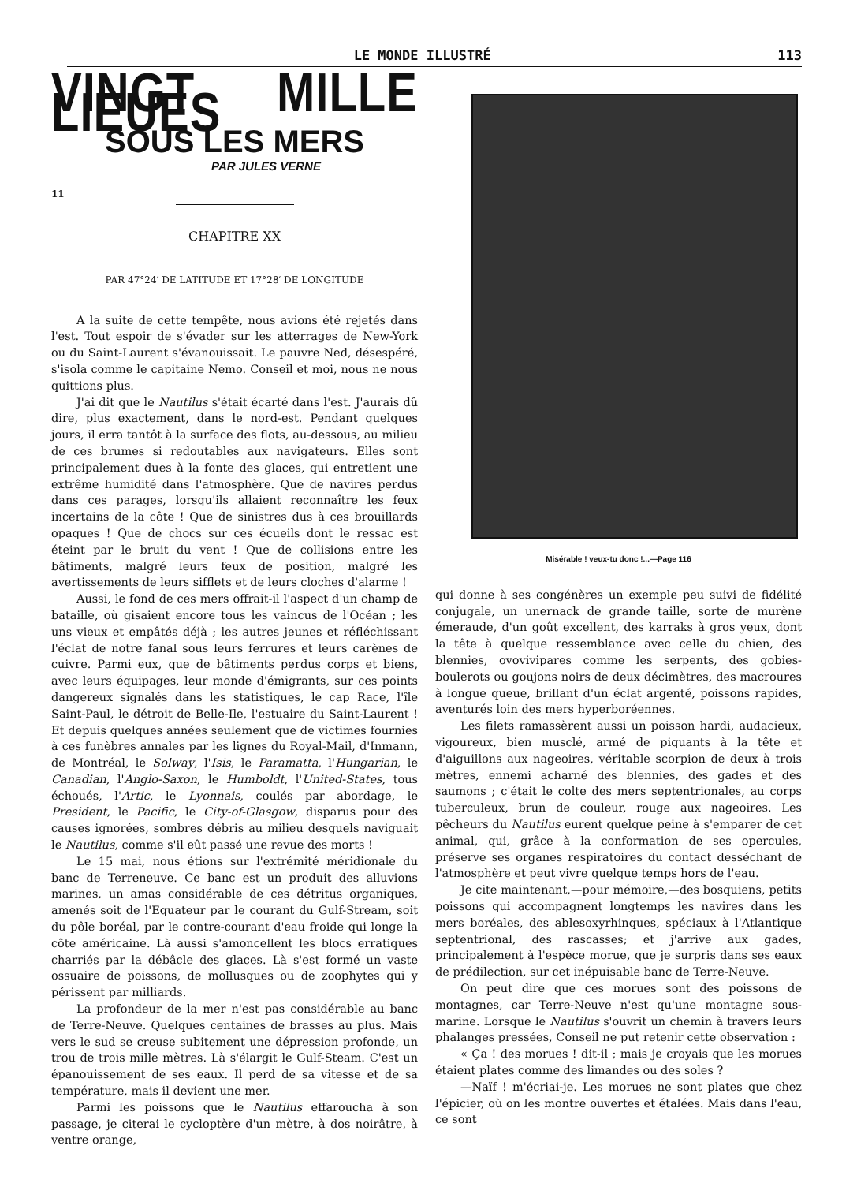LE MONDE ILLUSTRÉ 113
VINGT MILLE LIEUES
SOUS LES MERS
PAR JULES VERNE
11
CHAPITRE XX
PAR 47°24′ DE LATITUDE ET 17°28′ DE LONGITUDE
A la suite de cette tempête, nous avions été rejetés dans l'est. Tout espoir de s'évader sur les atterrages de New-York ou du Saint-Laurent s'évanouissait. Le pauvre Ned, désespéré, s'isola comme le capitaine Nemo. Conseil et moi, nous ne nous quittions plus.
J'ai dit que le Nautilus s'était écarté dans l'est. J'aurais dû dire, plus exactement, dans le nord-est. Pendant quelques jours, il erra tantôt à la surface des flots, au-dessous, au milieu de ces brumes si redoutables aux navigateurs. Elles sont principalement dues à la fonte des glaces, qui entretient une extrême humidité dans l'atmosphère. Que de navires perdus dans ces parages, lorsqu'ils allaient reconnaître les feux incertains de la côte ! Que de sinistres dus à ces brouillards opaques ! Que de chocs sur ces écueils dont le ressac est éteint par le bruit du vent ! Que de collisions entre les bâtiments, malgré leurs feux de position, malgré les avertissements de leurs sifflets et de leurs cloches d'alarme !
Aussi, le fond de ces mers offrait-il l'aspect d'un champ de bataille, où gisaient encore tous les vaincus de l'Océan ; les uns vieux et empâtés déjà ; les autres jeunes et réfléchissant l'éclat de notre fanal sous leurs ferrures et leurs carènes de cuivre. Parmi eux, que de bâtiments perdus corps et biens, avec leurs équipages, leur monde d'émigrants, sur ces points dangereux signalés dans les statistiques, le cap Race, l'île Saint-Paul, le détroit de Belle-Ile, l'estuaire du Saint-Laurent ! Et depuis quelques années seulement que de victimes fournies à ces funèbres annales par les lignes du Royal-Mail, d'Inmann, de Montréal, le Solway, l'Isis, le Paramatta, l'Hungarian, le Canadian, l'Anglo-Saxon, le Humboldt, l'United-States, tous échoués, l'Artic, le Lyonnais, coulés par abordage, le President, le Pacific, le City-of-Glasgow, disparus pour des causes ignorées, sombres débris au milieu desquels naviguait le Nautilus, comme s'il eût passé une revue des morts !
Le 15 mai, nous étions sur l'extrémité méridionale du banc de Terreneuve. Ce banc est un produit des alluvions marines, un amas considérable de ces détritus organiques, amenés soit de l'Equateur par le courant du Gulf-Stream, soit du pôle boréal, par le contre-courant d'eau froide qui longe la côte américaine. Là aussi s'amoncellent les blocs erratiques charriés par la débâcle des glaces. Là s'est formé un vaste ossuaire de poissons, de mollusques ou de zoophytes qui y périssent par milliards.
La profondeur de la mer n'est pas considérable au banc de Terre-Neuve. Quelques centaines de brasses au plus. Mais vers le sud se creuse subitement une dépression profonde, un trou de trois mille mètres. Là s'élargit le Gulf-Steam. C'est un épanouissement de ses eaux. Il perd de sa vitesse et de sa température, mais il devient une mer.
Parmi les poissons que le Nautilus effarouchа à son passage, je citerai le cycloptère d'un mètre, à dos noirâtre, à ventre orange,
Misérable ! veux-tu donc !...—Page 116
qui donne à ses congénères un exemple peu suivi de fidélité conjugale, un unernack de grande taille, sorte de murène émeraude, d'un goût excellent, des karraks à gros yeux, dont la tête à quelque ressemblance avec celle du chien, des blennies, ovovivipares comme les serpents, des gobies-boulerots ou goujons noirs de deux décimètres, des macroures à longue queue, brillant d'un éclat argenté, poissons rapides, aventurés loin des mers hyperboréennes.
Les filets ramassèrent aussi un poisson hardi, audacieux, vigoureux, bien musclé, armé de piquants à la tête et d'aiguillons aux nageoires, véritable scorpion de deux à trois mètres, ennemi acharné des blennies, des gades et des saumons ; c'était le colte des mers septentrionales, au corps tuberculeux, brun de couleur, rouge aux nageoires. Les pêcheurs du Nautilus eurent quelque peine à s'emparer de cet animal, qui, grâce à la conformation de ses opercules, préserve ses organes respiratoires du contact desséchant de l'atmosphère et peut vivre quelque temps hors de l'eau.
Je cite maintenant,—pour mémoire,—des bosquiens, petits poissons qui accompagnent longtemps les navires dans les mers boréales, des ablesoxyrhinques, spéciaux à l'Atlantique septentrional, des rascasses; et j'arrive aux gades, principalement à l'espèce morue, que je surpris dans ses eaux de prédilection, sur cet inépuisable banc de Terre-Neuve.
On peut dire que ces morues sont des poissons de montagnes, car Terre-Neuve n'est qu'une montagne sous-marine. Lorsque le Nautilus s'ouvrit un chemin à travers leurs phalanges pressées, Conseil ne put retenir cette observation :
« Ça ! des morues ! dit-il ; mais je croyais que les morues étaient plates comme des limandes ou des soles ?
—Naïf ! m'écriai-je. Les morues ne sont plates que chez l'épicier, où on les montre ouvertes et étalées. Mais dans l'eau, ce sont